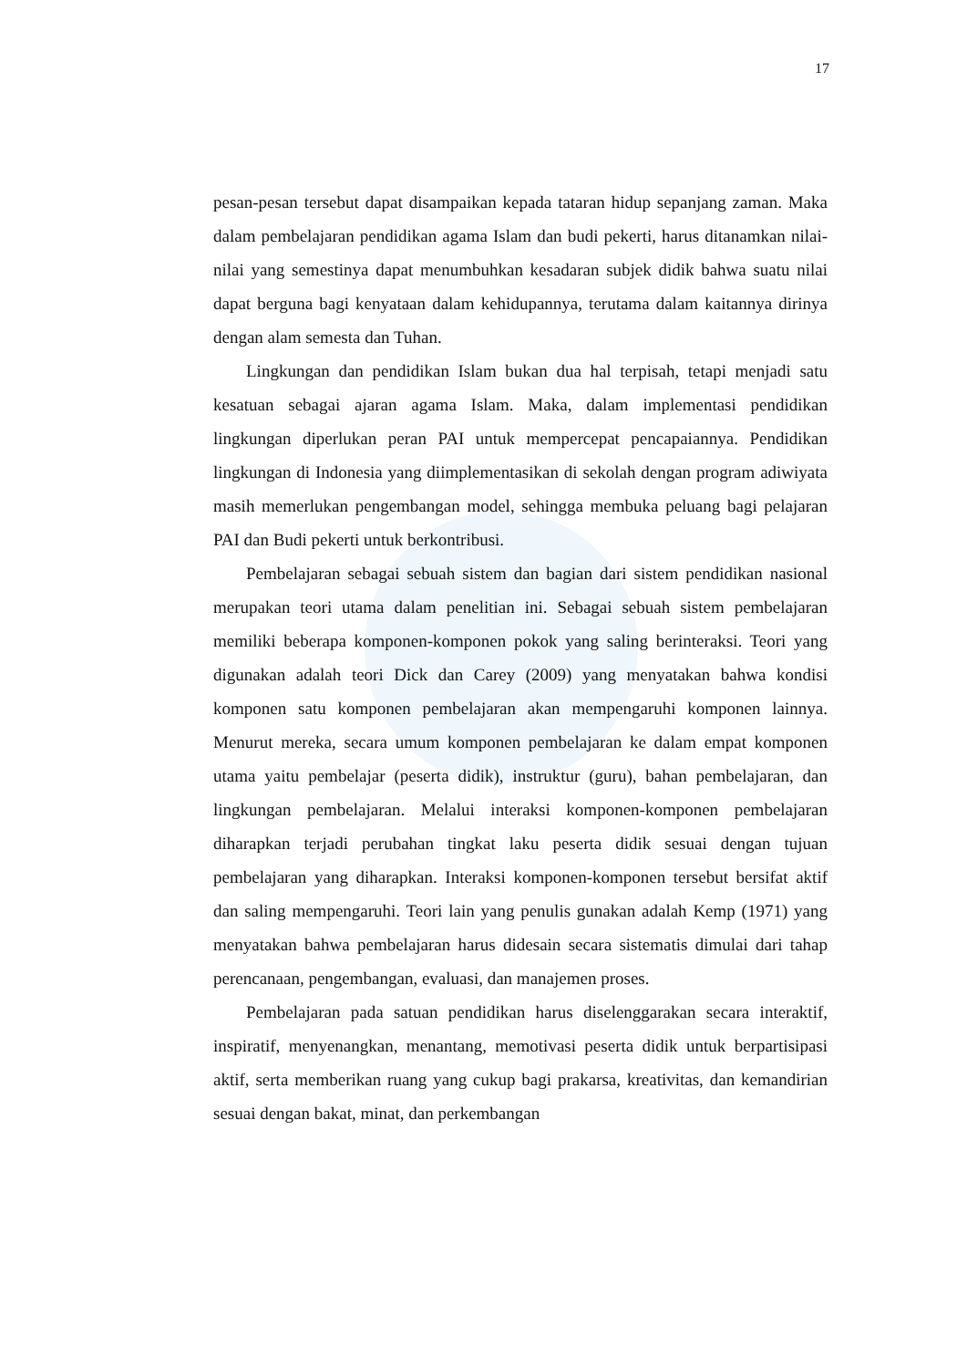17
pesan-pesan tersebut dapat disampaikan kepada tataran hidup sepanjang zaman. Maka dalam pembelajaran pendidikan agama Islam dan budi pekerti, harus ditanamkan nilai-nilai yang semestinya dapat menumbuhkan kesadaran subjek didik bahwa suatu nilai dapat berguna bagi kenyataan dalam kehidupannya, terutama dalam kaitannya dirinya dengan alam semesta dan Tuhan.
Lingkungan dan pendidikan Islam bukan dua hal terpisah, tetapi menjadi satu kesatuan sebagai ajaran agama Islam. Maka, dalam implementasi pendidikan lingkungan diperlukan peran PAI untuk mempercepat pencapaiannya. Pendidikan lingkungan di Indonesia yang diimplementasikan di sekolah dengan program adiwiyata masih memerlukan pengembangan model, sehingga membuka peluang bagi pelajaran PAI dan Budi pekerti untuk berkontribusi.
Pembelajaran sebagai sebuah sistem dan bagian dari sistem pendidikan nasional merupakan teori utama dalam penelitian ini. Sebagai sebuah sistem pembelajaran memiliki beberapa komponen-komponen pokok yang saling berinteraksi. Teori yang digunakan adalah teori Dick dan Carey (2009) yang menyatakan bahwa kondisi komponen satu komponen pembelajaran akan mempengaruhi komponen lainnya. Menurut mereka, secara umum komponen pembelajaran ke dalam empat komponen utama yaitu pembelajar (peserta didik), instruktur (guru), bahan pembelajaran, dan lingkungan pembelajaran. Melalui interaksi komponen-komponen pembelajaran diharapkan terjadi perubahan tingkat laku peserta didik sesuai dengan tujuan pembelajaran yang diharapkan. Interaksi komponen-komponen tersebut bersifat aktif dan saling mempengaruhi. Teori lain yang penulis gunakan adalah Kemp (1971) yang menyatakan bahwa pembelajaran harus didesain secara sistematis dimulai dari tahap perencanaan, pengembangan, evaluasi, dan manajemen proses.
Pembelajaran pada satuan pendidikan harus diselenggarakan secara interaktif, inspiratif, menyenangkan, menantang, memotivasi peserta didik untuk berpartisipasi aktif, serta memberikan ruang yang cukup bagi prakarsa, kreativitas, dan kemandirian sesuai dengan bakat, minat, dan perkembangan